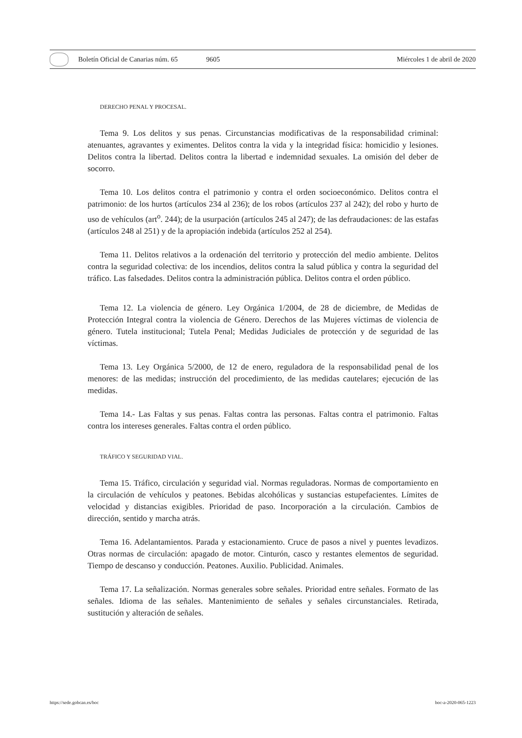Boletín Oficial de Canarias núm. 65 9605 Miércoles 1 de abril de 2020
DERECHO PENAL Y PROCESAL.
Tema 9. Los delitos y sus penas. Circunstancias modificativas de la responsabilidad criminal: atenuantes, agravantes y eximentes. Delitos contra la vida y la integridad física: homicidio y lesiones. Delitos contra la libertad. Delitos contra la libertad e indemnidad sexuales. La omisión del deber de socorro.
Tema 10. Los delitos contra el patrimonio y contra el orden socioeconómico. Delitos contra el patrimonio: de los hurtos (artículos 234 al 236); de los robos (artículos 237 al 242); del robo y hurto de uso de vehículos (art<sup>o</sup>. 244); de la usurpación (artículos 245 al 247); de las defraudaciones: de las estafas (artículos 248 al 251) y de la apropiación indebida (artículos 252 al 254).
Tema 11. Delitos relativos a la ordenación del territorio y protección del medio ambiente. Delitos contra la seguridad colectiva: de los incendios, delitos contra la salud pública y contra la seguridad del tráfico. Las falsedades. Delitos contra la administración pública. Delitos contra el orden público.
Tema 12. La violencia de género. Ley Orgánica 1/2004, de 28 de diciembre, de Medidas de Protección Integral contra la violencia de Género. Derechos de las Mujeres víctimas de violencia de género. Tutela institucional; Tutela Penal; Medidas Judiciales de protección y de seguridad de las víctimas.
Tema 13. Ley Orgánica 5/2000, de 12 de enero, reguladora de la responsabilidad penal de los menores: de las medidas; instrucción del procedimiento, de las medidas cautelares; ejecución de las medidas.
Tema 14.- Las Faltas y sus penas. Faltas contra las personas. Faltas contra el patrimonio. Faltas contra los intereses generales. Faltas contra el orden público.
TRÁFICO Y SEGURIDAD VIAL.
Tema 15. Tráfico, circulación y seguridad vial. Normas reguladoras. Normas de comportamiento en la circulación de vehículos y peatones. Bebidas alcohólicas y sustancias estupefacientes. Límites de velocidad y distancias exigibles. Prioridad de paso. Incorporación a la circulación. Cambios de dirección, sentido y marcha atrás.
Tema 16. Adelantamientos. Parada y estacionamiento. Cruce de pasos a nivel y puentes levadizos. Otras normas de circulación: apagado de motor. Cinturón, casco y restantes elementos de seguridad. Tiempo de descanso y conducción. Peatones. Auxilio. Publicidad. Animales.
Tema 17. La señalización. Normas generales sobre señales. Prioridad entre señales. Formato de las señales. Idioma de las señales. Mantenimiento de señales y señales circunstanciales. Retirada, sustitución y alteración de señales.
https://sede.gobcan.es/boc boc-a-2020-065-1223